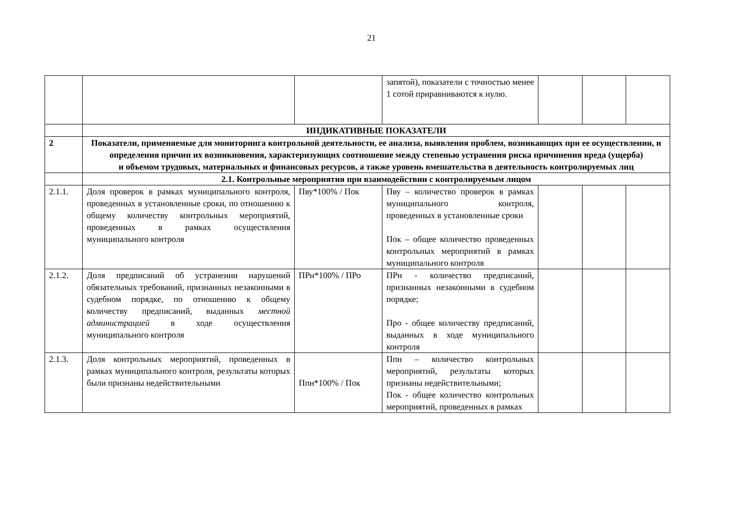21
| | | | запятой), показатели с точностью менее 1 сотой приравниваются к нулю. | | | |
| | ИНДИКАТИВНЫЕ ПОКАЗАТЕЛИ | | | | | |
| 2 | Показатели, применяемые для мониторинга контрольной деятельности, ее анализа, выявления проблем, возникающих при ее осуществлении, и определения причин их возникновения, характеризующих соотношение между степенью устранения риска причинения вреда (ущерба) и объемом трудовых, материальных и финансовых ресурсов, а также уровень вмешательства в деятельность контролируемых лиц | | | | | |
| | 2.1. Контрольные мероприятия при взаимодействии с контролируемым лицом | | | | | |
| 2.1.1. | Доля проверок в рамках муниципального контроля, проведенных в установленные сроки, по отношению к общему количеству контрольных мероприятий, проведенных в рамках осуществления муниципального контроля | Пву*100% / Пок | Пву – количество проверок в рамках муниципального контроля, проведенных в установленные сроки Пок – общее количество проведенных контрольных мероприятий в рамках муниципального контроля | | | |
| 2.1.2. | Доля предписаний об устранении нарушений обязательных требований, признанных незаконными в судебном порядке, по отношению к общему количеству предписаний, выданных местной администрацией в ходе осуществления муниципального контроля | ПРн*100% / ПРо | ПРн - количество предписаний, признанных незаконными в судебном порядке; Про - общее количеству предписаний, выданных в ходе муниципального контроля | | | |
| 2.1.3. | Доля контрольных мероприятий, проведенных в рамках муниципального контроля, результаты которых были признаны недействительными | Ппн*100% / Пок | Ппн – количество контрольных мероприятий, результаты которых признаны недействительными; Пок - общее количество контрольных мероприятий, проведенных в рамках | | | |